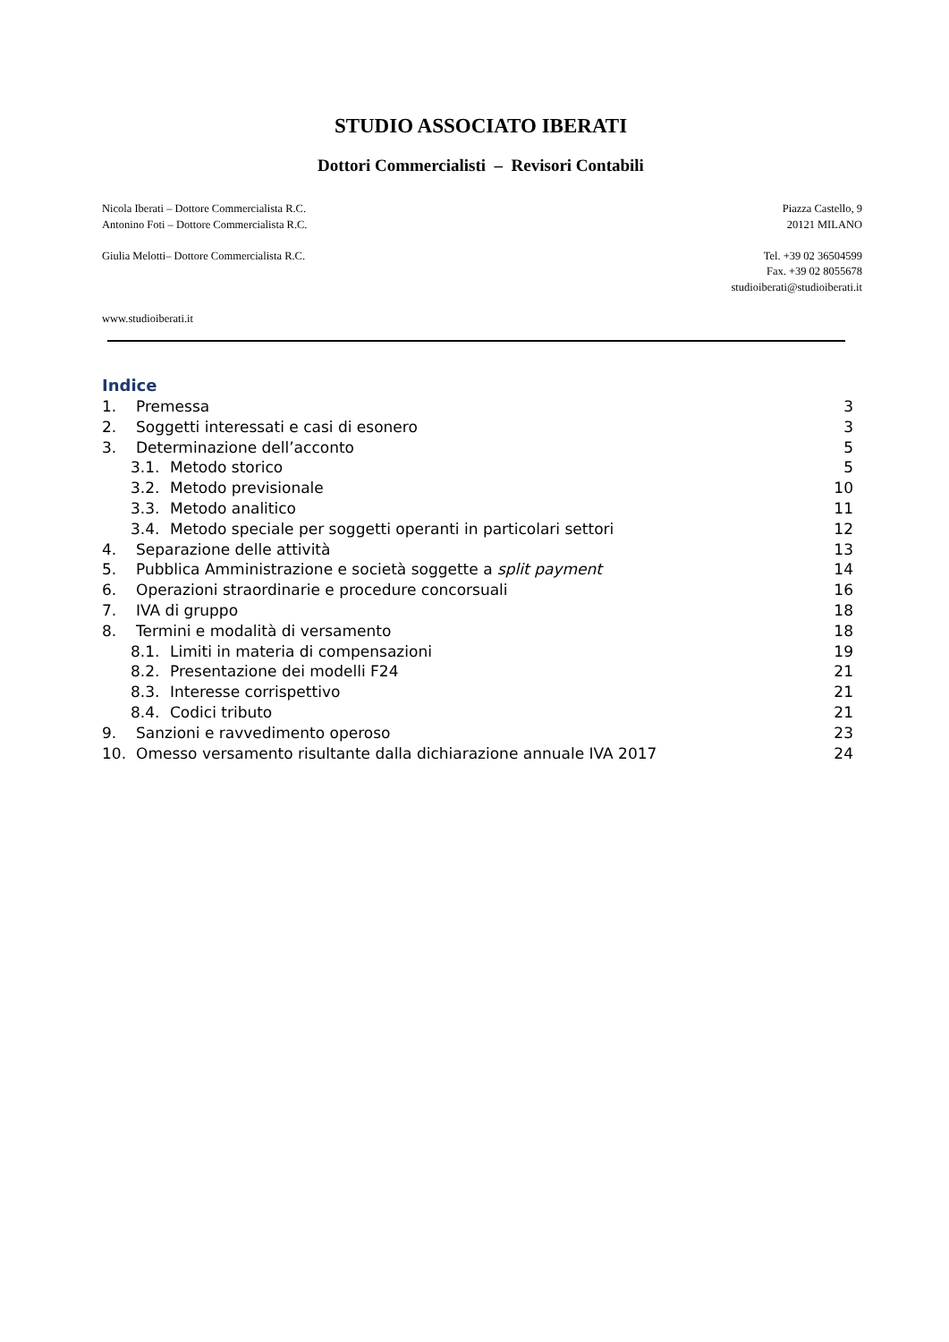STUDIO ASSOCIATO IBERATI
Dottori Commercialisti – Revisori Contabili
Nicola Iberati – Dottore Commercialista R.C.
Antonino Foti – Dottore Commercialista R.C.
Giulia Melotti– Dottore Commercialista R.C.
www.studioiberati.it
Piazza Castello, 9
20121 MILANO
Tel. +39 02 36504599
Fax. +39 02 8055678
studioiberati@studioiberati.it
Indice
1. Premessa 3
2. Soggetti interessati e casi di esonero 3
3. Determinazione dell’acconto 5
3.1. Metodo storico 5
3.2. Metodo previsionale 10
3.3. Metodo analitico 11
3.4. Metodo speciale per soggetti operanti in particolari settori 12
4. Separazione delle attività 13
5. Pubblica Amministrazione e società soggette a split payment 14
6. Operazioni straordinarie e procedure concorsuali 16
7. IVA di gruppo 18
8. Termini e modalità di versamento 18
8.1. Limiti in materia di compensazioni 19
8.2. Presentazione dei modelli F24 21
8.3. Interesse corrispettivo 21
8.4. Codici tributo 21
9. Sanzioni e ravvedimento operoso 23
10. Omesso versamento risultante dalla dichiarazione annuale IVA 2017 24